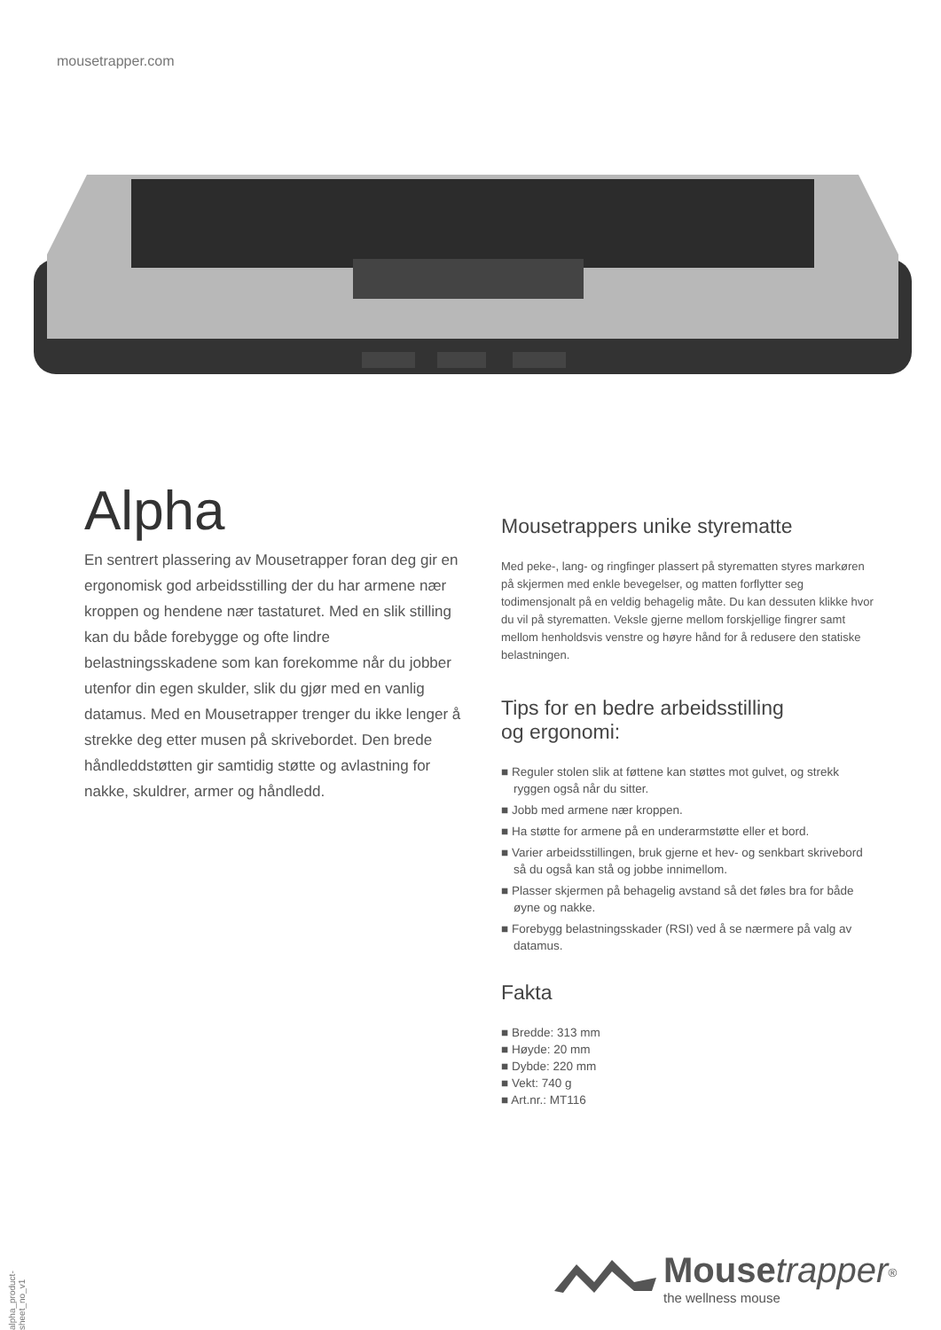mousetrapper.com
Alpha
En sentrert plassering av Mousetrapper foran deg gir en ergonomisk god arbeidsstilling der du har armene nær kroppen og hendene nær tastaturet. Med en slik stilling kan du både forebygge og ofte lindre belastningsskadene som kan forekomme når du jobber utenfor din egen skulder, slik du gjør med en vanlig datamus. Med en Mousetrapper trenger du ikke lenger å strekke deg etter musen på skrivebordet. Den brede håndleddstøtten gir samtidig støtte og avlastning for nakke, skuldrer, armer og håndledd.
Mousetrappers unike styrematte
Med peke-, lang- og ringfinger plassert på styrematten styres markøren på skjermen med enkle bevegelser, og matten forflytter seg todimensjonalt på en veldig behagelig måte. Du kan dessuten klikke hvor du vil på styrematten. Veksle gjerne mellom forskjellige fingrer samt mellom henholdsvis venstre og høyre hånd for å redusere den statiske belastningen.
Tips for en bedre arbeidsstilling
og ergonomi:
■ Reguler stolen slik at føttene kan støttes mot gulvet, og strekk ryggen også når du sitter.
■ Jobb med armene nær kroppen.
■ Ha støtte for armene på en underarmstøtte eller et bord.
■ Varier arbeidsstillingen, bruk gjerne et hev- og senkbart skrivebord så du også kan stå og jobbe innimellom.
■ Plasser skjermen på behagelig avstand så det føles bra for både øyne og nakke.
■ Forebygg belastningsskader (RSI) ved å se nærmere på valg av datamus.
Fakta
■ Bredde: 313 mm
■ Høyde: 20 mm
■ Dybde: 220 mm
■ Vekt: 740 g
■ Art.nr.: MT116
alpha_product-sheet_no_v1
Mouse trapper<sup>®</sup>
the wellness mouse